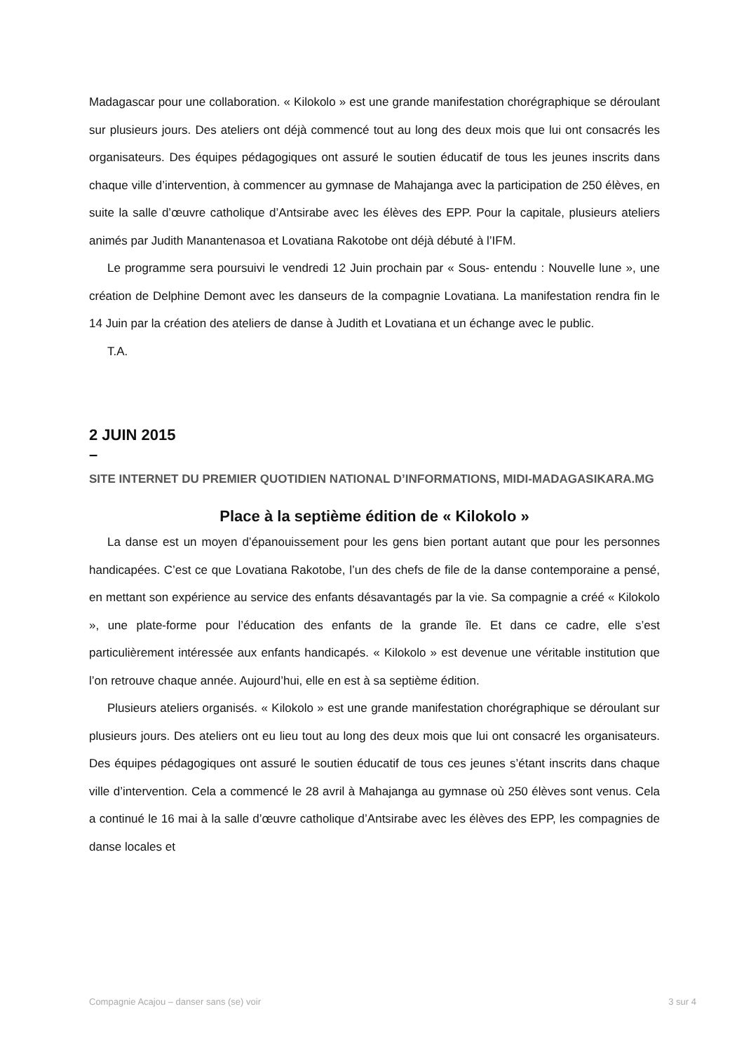Madagascar pour une collaboration. « Kilokolo » est une grande manifestation chorégraphique se déroulant sur plusieurs jours. Des ateliers ont déjà commencé tout au long des deux mois que lui ont consacrés les organisateurs. Des équipes pédagogiques ont assuré le soutien éducatif de tous les jeunes inscrits dans chaque ville d’intervention, à commencer au gymnase de Mahajanga avec la participation de 250 élèves, en suite la salle d’œuvre catholique d’Antsirabe avec les élèves des EPP. Pour la capitale, plusieurs ateliers animés par Judith Manantenasoa et Lovatiana Rakotobe ont déjà débuté à l’IFM.
Le programme sera poursuivi le vendredi 12 Juin prochain par « Sous- entendu : Nouvelle lune », une création de Delphine Demont avec les danseurs de la compagnie Lovatiana. La manifestation rendra fin le 14 Juin par la création des ateliers de danse à Judith et Lovatiana et un échange avec le public.
T.A.
2 JUIN 2015
–
SITE INTERNET DU PREMIER QUOTIDIEN NATIONAL D’INFORMATIONS, MIDI-MADAGASIKARA.MG
Place à la septième édition de « Kilokolo »
La danse est un moyen d’épanouissement pour les gens bien portant autant que pour les personnes handicapées. C’est ce que Lovatiana Rakotobe, l’un des chefs de file de la danse contemporaine a pensé, en mettant son expérience au service des enfants désavantagés par la vie. Sa compagnie a créé « Kilokolo », une plate-forme pour l’éducation des enfants de la grande île. Et dans ce cadre, elle s’est particulièrement intéressée aux enfants handicapés. « Kilokolo » est devenue une véritable institution que l’on retrouve chaque année. Aujourd’hui, elle en est à sa septième édition.
Plusieurs ateliers organisés. « Kilokolo » est une grande manifestation chorégraphique se déroulant sur plusieurs jours. Des ateliers ont eu lieu tout au long des deux mois que lui ont consacré les organisateurs. Des équipes pédagogiques ont assuré le soutien éducatif de tous ces jeunes s’étant inscrits dans chaque ville d’intervention. Cela a commencé le 28 avril à Mahajanga au gymnase où 250 élèves sont venus. Cela a continué le 16 mai à la salle d’œuvre catholique d’Antsirabe avec les élèves des EPP, les compagnies de danse locales et
Compagnie Acajou – danser sans (se) voir 3 sur 4